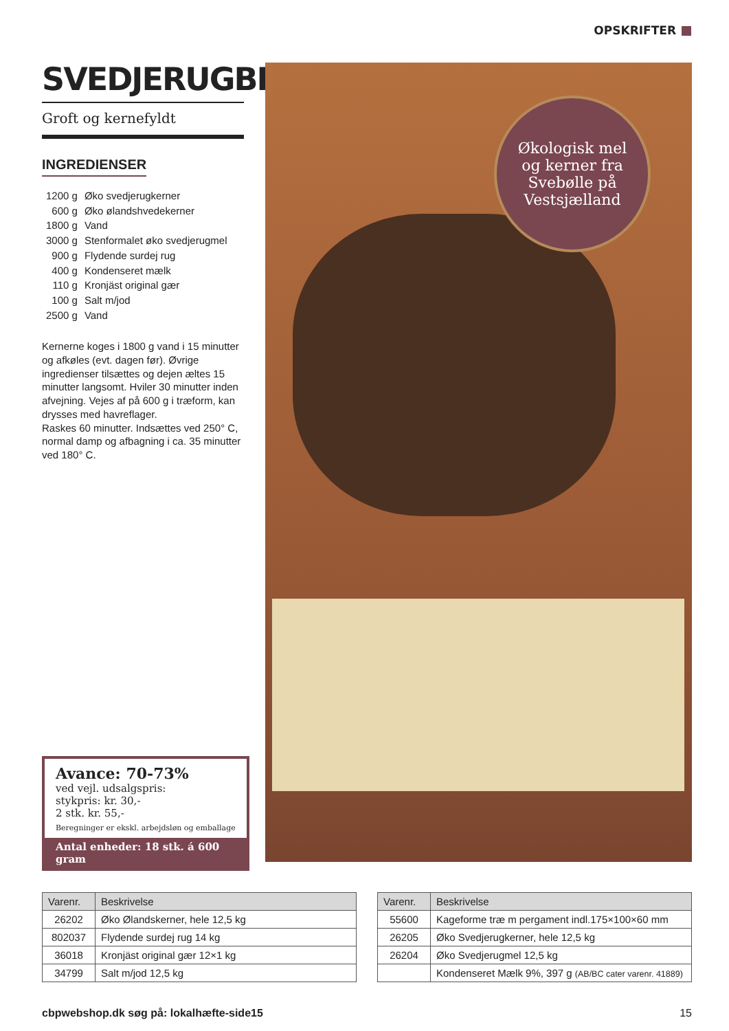OPSKRIFTER
SVEDJERUGBRØD
Groft og kernefyldt
INGREDIENSER
| 1200 g | Øko svedjerugkerner |
| 600 g | Øko ølandshvedekerner |
| 1800 g | Vand |
| 3000 g | Stenformalet øko svedjerugmel |
| 900 g | Flydende surdej rug |
| 400 g | Kondenseret mælk |
| 110 g | Kronjäst original gær |
| 100 g | Salt m/jod |
| 2500 g | Vand |
Kernerne koges i 1800 g vand i 15 minutter og afkøles (evt. dagen før). Øvrige ingredienser tilsættes og dejen æltes 15 minutter langsomt. Hviler 30 minutter inden afvejning. Vejes af på 600 g i træform, kan drysses med havreflager.
Raskes 60 minutter. Indsættes ved 250° C, normal damp og afbagning i ca. 35 minutter ved 180° C.
Økologisk mel
og kerner fra
Svebølle på
Vestsjælland
Avance: 70-73%
ved vejl. udsalgspris:
stykpris: kr. 30,-
2 stk. kr. 55,-
Beregninger er ekskl. arbejdsløn og emballage
Antal enheder: 18 stk. á 600 gram
| Varenr. | Beskrivelse |
| --- | --- |
| 26202 | Øko Ølandskerner, hele 12,5 kg |
| 802037 | Flydende surdej rug 14 kg |
| 36018 | Kronjäst original gær 12×1 kg |
| 34799 | Salt m/jod 12,5 kg |
| Varenr. | Beskrivelse |
| --- | --- |
| 55600 | Kageforme træ m pergament indl.175×100×60 mm |
| 26205 | Øko Svedjerugkerner, hele 12,5 kg |
| 26204 | Øko Svedjerugmel 12,5 kg |
| | Kondenseret Mælk 9%, 397 g (AB/BC cater varenr. 41889) |
cbpwebshop.dk søg på: lokalhæfte-side15 15